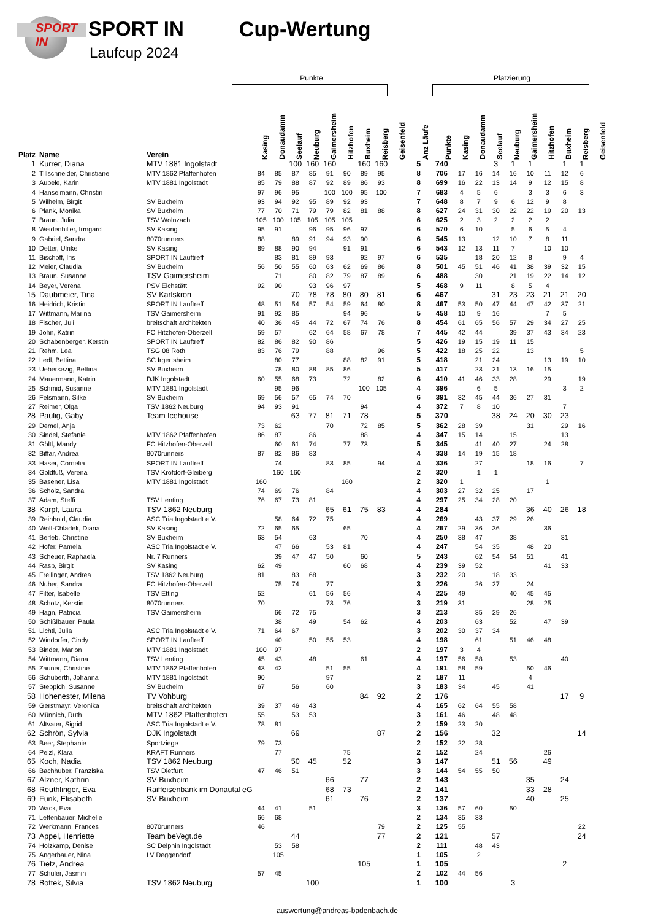SPORT IN
SPORT IN
Laufcup 2024
Cup-Wertung
Punkte Platzierung
| Platz | Name | Verein | Kasing | Donaudamm | Seelauf | Neuburg | Gaimersheim | Hitzhofen | Buxheim | Reisberg | Geisenfeld | Anz Läufe | Punkte | Kasing | Donaudamm | Seelauf | Neuburg | Gaimersheim | Hitzhofen | Buxheim | Reisberg | Geisenfeld |
| --- | --- | --- | --- | --- | --- | --- | --- | --- | --- | --- | --- | --- | --- | --- | --- | --- | --- | --- | --- | --- | --- | --- |
| 1 | Kurrer, Diana | MTV 1881 Ingolstadt | | | 100 | 160 | 160 | | 160 | 160 | | 5 | 740 | | | 3 | 1 | 1 | | 1 | 1 | |
| 2 | Tillschneider, Christiane | MTV 1862 Pfaffenhofen | 84 | 85 | 87 | 85 | 91 | 90 | 89 | 95 | | 8 | 706 | 17 | 16 | 14 | 16 | 10 | 11 | 12 | 6 | |
| 3 | Aubele, Karin | MTV 1881 Ingolstadt | 85 | 79 | 88 | 87 | 92 | 89 | 86 | 93 | | 8 | 699 | 16 | 22 | 13 | 14 | 9 | 12 | 15 | 8 | |
| 4 | Hanselmann, Christin | | 97 | 96 | 95 | | 100 | 100 | 95 | 100 | | 7 | 683 | 4 | 5 | 6 | | 3 | 3 | 6 | 3 | |
| 5 | Wilhelm, Birgit | SV Buxheim | 93 | 94 | 92 | 95 | 89 | 92 | 93 | | | 7 | 648 | 8 | 7 | 9 | 6 | 12 | 9 | 8 | | |
| 6 | Plank, Monika | SV Buxheim | 77 | 70 | 71 | 79 | 79 | 82 | 81 | 88 | | 8 | 627 | 24 | 31 | 30 | 22 | 22 | 19 | 20 | 13 | |
| 7 | Braun, Julia | TSV Wolnzach | 105 | 100 | 105 | 105 | 105 | 105 | | | | 6 | 625 | 2 | 3 | 2 | 2 | 2 | 2 | | | |
| 8 | Weidenhiller, Irmgard | SV Kasing | 95 | 91 | | 96 | 95 | 96 | 97 | | | 6 | 570 | 6 | 10 | | 5 | 6 | 5 | 4 | | |
| 9 | Gabriel, Sandra | 8070runners | 88 | | 89 | 91 | 94 | 93 | 90 | | | 6 | 545 | 13 | | 12 | 10 | 7 | 8 | 11 | | |
| 10 | Detter, Ulrike | SV Kasing | 89 | 88 | 90 | 94 | | 91 | 91 | | | 6 | 543 | 12 | 13 | 11 | 7 | | 10 | 10 | | |
| 11 | Bischoff, Iris | SPORT IN Lauftreff | | 83 | 81 | 89 | 93 | | 92 | 97 | | 6 | 535 | | 18 | 20 | 12 | 8 | | 9 | 4 | |
| 12 | Meier, Claudia | SV Buxheim | 56 | 50 | 55 | 60 | 63 | 62 | 69 | 86 | | 8 | 501 | 45 | 51 | 46 | 41 | 38 | 39 | 32 | 15 | |
| 13 | Braun, Susanne | TSV Gaimersheim | | 71 | | 80 | 82 | 79 | 87 | 89 | | 6 | 488 | | 30 | | 21 | 19 | 22 | 14 | 12 | |
| 14 | Beyer, Verena | PSV Eichstätt | 92 | 90 | | 93 | 96 | 97 | | | | 5 | 468 | 9 | 11 | | 8 | 5 | 4 | | | |
| 15 | Daubmeier, Tina | SV Karlskron | | | 70 | 78 | 78 | 80 | 80 | 81 | | 6 | 467 | | | 31 | 23 | 23 | 21 | 21 | 20 | |
| 16 | Heidrich, Kristin | SPORT IN Lauftreff | 48 | 51 | 54 | 57 | 54 | 59 | 64 | 80 | | 8 | 467 | 53 | 50 | 47 | 44 | 47 | 42 | 37 | 21 | |
| 17 | Wittmann, Marina | TSV Gaimersheim | 91 | 92 | 85 | | | 94 | 96 | | | 5 | 458 | 10 | 9 | 16 | | | 7 | 5 | | |
| 18 | Fischer, Juli | breitschaft architekten | 40 | 36 | 45 | 44 | 72 | 67 | 74 | 76 | | 8 | 454 | 61 | 65 | 56 | 57 | 29 | 34 | 27 | 25 | |
| 19 | John, Katrin | FC Hitzhofen-Oberzell | 59 | 57 | | 62 | 64 | 58 | 67 | 78 | | 7 | 445 | 42 | 44 | | 39 | 37 | 43 | 34 | 23 | |
| 20 | Schabenberger, Kerstin | SPORT IN Lauftreff | 82 | 86 | 82 | 90 | 86 | | | | | 5 | 426 | 19 | 15 | 19 | 11 | 15 | | | | |
| 21 | Rehm, Lea | TSG 08 Roth | 83 | 76 | 79 | | 88 | | | 96 | | 5 | 422 | 18 | 25 | 22 | | 13 | | | 5 | |
| 22 | Ledl, Bettina | SC Irgertsheim | | 80 | 77 | | | 88 | 82 | 91 | | 5 | 418 | | 21 | 24 | | | 13 | 19 | 10 | |
| 23 | Uebersezig, Bettina | SV Buxheim | | 78 | 80 | 88 | 85 | 86 | | | | 5 | 417 | | 23 | 21 | 13 | 16 | 15 | | | |
| 24 | Mauermann, Katrin | DJK Ingolstadt | 60 | 55 | 68 | 73 | | 72 | | 82 | | 6 | 410 | 41 | 46 | 33 | 28 | | 29 | | 19 | |
| 25 | Schmid, Susanne | MTV 1881 Ingolstadt | | 95 | 96 | | | | 100 | 105 | | 4 | 396 | | 6 | 5 | | | | 3 | 2 | |
| 26 | Felsmann, Silke | SV Buxheim | 69 | 56 | 57 | 65 | 74 | 70 | | | | 6 | 391 | 32 | 45 | 44 | 36 | 27 | 31 | | | |
| 27 | Reimer, Olga | TSV 1862 Neuburg | 94 | 93 | 91 | | | | 94 | | | 4 | 372 | 7 | 8 | 10 | | | | 7 | | |
| 28 | Paulig, Gaby | Team Icehouse | | | 63 | 77 | 81 | 71 | 78 | | | 5 | 370 | | | 38 | 24 | 20 | 30 | 23 | | |
| 29 | Demel, Anja | | 73 | 62 | | | 70 | | 72 | 85 | | 5 | 362 | 28 | 39 | | | 31 | | 29 | 16 | |
| 30 | Sindel, Stefanie | MTV 1862 Pfaffenhofen | 86 | 87 | | 86 | | | 88 | | | 4 | 347 | 15 | 14 | | 15 | | | 13 | | |
| 31 | Göltl, Mandy | FC Hitzhofen-Oberzell | | 60 | 61 | 74 | | 77 | 73 | | | 5 | 345 | | 41 | 40 | 27 | | 24 | 28 | | |
| 32 | Biffar, Andrea | 8070runners | 87 | 82 | 86 | 83 | | | | | | 4 | 338 | 14 | 19 | 15 | 18 | | | | | |
| 33 | Haser, Cornelia | SPORT IN Lauftreff | | 74 | | | 83 | 85 | | 94 | | 4 | 336 | | 27 | | | 18 | 16 | | 7 | |
| 34 | Goldfuß, Verena | TSV Krofdorf-Gleiberg | | 160 | 160 | | | | | | | 2 | 320 | | 1 | 1 | | | | | | |
| 35 | Basener, Lisa | MTV 1881 Ingolstadt | 160 | | | | | 160 | | | | 2 | 320 | 1 | | | | | 1 | | | |
| 36 | Scholz, Sandra | | 74 | 69 | 76 | | 84 | | | | | 4 | 303 | 27 | 32 | 25 | | 17 | | | | |
| 37 | Adam, Steffi | TSV Lenting | 76 | 67 | 73 | 81 | | | | | | 4 | 297 | 25 | 34 | 28 | 20 | | | | | |
| 38 | Karpf, Laura | TSV 1862 Neuburg | | | | | 65 | 61 | 75 | 83 | | 4 | 284 | | | | | 36 | 40 | 26 | 18 | |
| 39 | Reinhold, Claudia | ASC Tria Ingolstadt e.V. | | 58 | 64 | 72 | 75 | | | | | 4 | 269 | | 43 | 37 | 29 | 26 | | | | |
| 40 | Wolf-Chladek, Diana | SV Kasing | 72 | 65 | 65 | | | 65 | | | | 4 | 267 | 29 | 36 | 36 | | | 36 | | | |
| 41 | Berleb, Christine | SV Buxheim | 63 | 54 | | 63 | | | 70 | | | 4 | 250 | 38 | 47 | | 38 | | | 31 | | |
| 42 | Hofer, Pamela | ASC Tria Ingolstadt e.V. | | 47 | 66 | | 53 | 81 | | | | 4 | 247 | | 54 | 35 | | 48 | 20 | | | |
| 43 | Scheuer, Raphaela | Nr. 7 Runners | | 39 | 47 | 47 | 50 | | 60 | | | 5 | 243 | | 62 | 54 | 54 | 51 | | 41 | | |
| 44 | Rasp, Birgit | SV Kasing | 62 | 49 | | | | 60 | 68 | | | 4 | 239 | 39 | 52 | | | | 41 | 33 | | |
| 45 | Freilinger, Andrea | TSV 1862 Neuburg | 81 | | 83 | 68 | | | | | | 3 | 232 | 20 | | 18 | 33 | | | | | |
| 46 | Nuber, Sandra | FC Hitzhofen-Oberzell | | 75 | 74 | | 77 | | | | | 3 | 226 | | 26 | 27 | | 24 | | | | |
| 47 | Filter, Isabelle | TSV Etting | 52 | | | 61 | 56 | 56 | | | | 4 | 225 | 49 | | | 40 | 45 | 45 | | | |
| 48 | Schötz, Kerstin | 8070runners | 70 | | | | 73 | 76 | | | | 3 | 219 | 31 | | | | 28 | 25 | | | |
| 49 | Hagn, Patricia | TSV Gaimersheim | | 66 | 72 | 75 | | | | | | 3 | 213 | | 35 | 29 | 26 | | | | | |
| 50 | Schißlbauer, Paula | | | 38 | | 49 | | 54 | 62 | | | 4 | 203 | | 63 | | 52 | | 47 | 39 | | |
| 51 | Lichtl, Julia | ASC Tria Ingolstadt e.V. | 71 | 64 | 67 | | | | | | | 3 | 202 | 30 | 37 | 34 | | | | | | |
| 52 | Windorfer, Cindy | SPORT IN Lauftreff | | 40 | | 50 | 55 | 53 | | | | 4 | 198 | | 61 | | 51 | 46 | 48 | | | |
| 53 | Binder, Marion | MTV 1881 Ingolstadt | 100 | 97 | | | | | | | | 2 | 197 | 3 | 4 | | | | | | | |
| 54 | Wittmann, Diana | TSV Lenting | 45 | 43 | | 48 | | | 61 | | | 4 | 197 | 56 | 58 | | 53 | | | 40 | | |
| 55 | Zauner, Christine | MTV 1862 Pfaffenhofen | 43 | 42 | | | 51 | 55 | | | | 4 | 191 | 58 | 59 | | | 50 | 46 | | | |
| 56 | Schuberth, Johanna | MTV 1881 Ingolstadt | 90 | | | | 97 | | | | | 2 | 187 | 11 | | | | 4 | | | | |
| 57 | Steppich, Susanne | SV Buxheim | 67 | | 56 | | 60 | | | | | 3 | 183 | 34 | | 45 | | 41 | | | | |
| 58 | Hohenester, Milena | TV Vohburg | | | | | | | 84 | 92 | | 2 | 176 | | | | | | | 17 | 9 | |
| 59 | Gerstmayr, Veronika | breitschaft architekten | 39 | 37 | 46 | 43 | | | | | | 4 | 165 | 62 | 64 | 55 | 58 | | | | | |
| 60 | Münnich, Ruth | MTV 1862 Pfaffenhofen | 55 | | 53 | 53 | | | | | | 3 | 161 | 46 | | 48 | 48 | | | | | |
| 61 | Altvater, Sigrid | ASC Tria Ingolstadt e.V. | 78 | 81 | | | | | | | | 2 | 159 | 23 | 20 | | | | | | | |
| 62 | Schrön, Sylvia | DJK Ingolstadt | | | 69 | | | | | 87 | | 2 | 156 | | | 32 | | | | | 14 | |
| 63 | Beer, Stephanie | Sportziege | 79 | 73 | | | | | | | | 2 | 152 | 22 | 28 | | | | | | | |
| 64 | Pelzl, Klara | KRAFT Runners | | 77 | | | | 75 | | | | 2 | 152 | | 24 | | | | 26 | | | |
| 65 | Koch, Nadia | TSV 1862 Neuburg | | | 50 | 45 | | 52 | | | | 3 | 147 | | | 51 | 56 | | 49 | | | |
| 66 | Bachhuber, Franziska | TSV Dietfurt | 47 | 46 | 51 | | | | | | | 3 | 144 | 54 | 55 | 50 | | | | | | |
| 67 | Alzner, Kathrin | SV Buxheim | | | | | 66 | | 77 | | | 2 | 143 | | | | | 35 | | 24 | | |
| 68 | Reuthlinger, Eva | Raiffeisenbank im Donautal eG | | | | | 68 | 73 | | | | 2 | 141 | | | | | 33 | 28 | | | |
| 69 | Funk, Elisabeth | SV Buxheim | | | | | 61 | | 76 | | | 2 | 137 | | | | | 40 | | 25 | | |
| 70 | Wack, Eva | | 44 | 41 | | 51 | | | | | | 3 | 136 | 57 | 60 | | 50 | | | | | |
| 71 | Lettenbauer, Michelle | | 66 | 68 | | | | | | | | 2 | 134 | 35 | 33 | | | | | | | |
| 72 | Werkmann, Frances | 8070runners | 46 | | | | | | | 79 | | 2 | 125 | 55 | | | | | | | 22 | |
| 73 | Appel, Henriette | Team beVegt.de | | | 44 | | | | | 77 | | 2 | 121 | | | 57 | | | | | 24 | |
| 74 | Holzkamp, Denise | SC Delphin Ingolstadt | | 53 | 58 | | | | | | | 2 | 111 | | 48 | 43 | | | | | | |
| 75 | Angerbauer, Nina | LV Deggendorf | | 105 | | | | | | | | 1 | 105 | | 2 | | | | | | | |
| 76 | Tietz, Andrea | | | | | | | | 105 | | | 1 | 105 | | | | | | | 2 | | |
| 77 | Schuler, Jasmin | | 57 | 45 | | | | | | | | 2 | 102 | 44 | 56 | | | | | | | |
| 78 | Bottek, Silvia | TSV 1862 Neuburg | | | | 100 | | | | | | 1 | 100 | | | | 3 | | | | | |
auswertung@andreas-badenbach.de